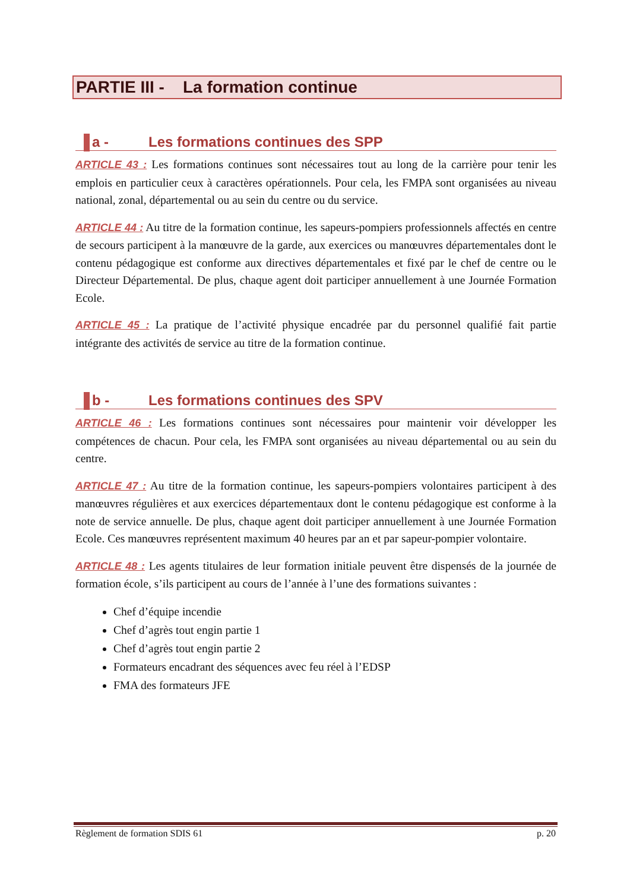PARTIE III - La formation continue
a - Les formations continues des SPP
ARTICLE 43 : Les formations continues sont nécessaires tout au long de la carrière pour tenir les emplois en particulier ceux à caractères opérationnels. Pour cela, les FMPA sont organisées au niveau national, zonal, départemental ou au sein du centre ou du service.
ARTICLE 44 : Au titre de la formation continue, les sapeurs-pompiers professionnels affectés en centre de secours participent à la manœuvre de la garde, aux exercices ou manœuvres départementales dont le contenu pédagogique est conforme aux directives départementales et fixé par le chef de centre ou le Directeur Départemental. De plus, chaque agent doit participer annuellement à une Journée Formation Ecole.
ARTICLE 45 : La pratique de l’activité physique encadrée par du personnel qualifié fait partie intégrante des activités de service au titre de la formation continue.
b - Les formations continues des SPV
ARTICLE 46 : Les formations continues sont nécessaires pour maintenir voir développer les compétences de chacun. Pour cela, les FMPA sont organisées au niveau départemental ou au sein du centre.
ARTICLE 47 : Au titre de la formation continue, les sapeurs-pompiers volontaires participent à des manœuvres régulières et aux exercices départementaux dont le contenu pédagogique est conforme à la note de service annuelle. De plus, chaque agent doit participer annuellement à une Journée Formation Ecole. Ces manœuvres représentent maximum 40 heures par an et par sapeur-pompier volontaire.
ARTICLE 48 : Les agents titulaires de leur formation initiale peuvent être dispensés de la journée de formation école, s’ils participent au cours de l’année à l’une des formations suivantes :
Chef d’équipe incendie
Chef d’agrès tout engin partie 1
Chef d’agrès tout engin partie 2
Formateurs encadrant des séquences avec feu réel à l’EDSP
FMA des formateurs JFE
Règlement de formation SDIS 61 p. 20